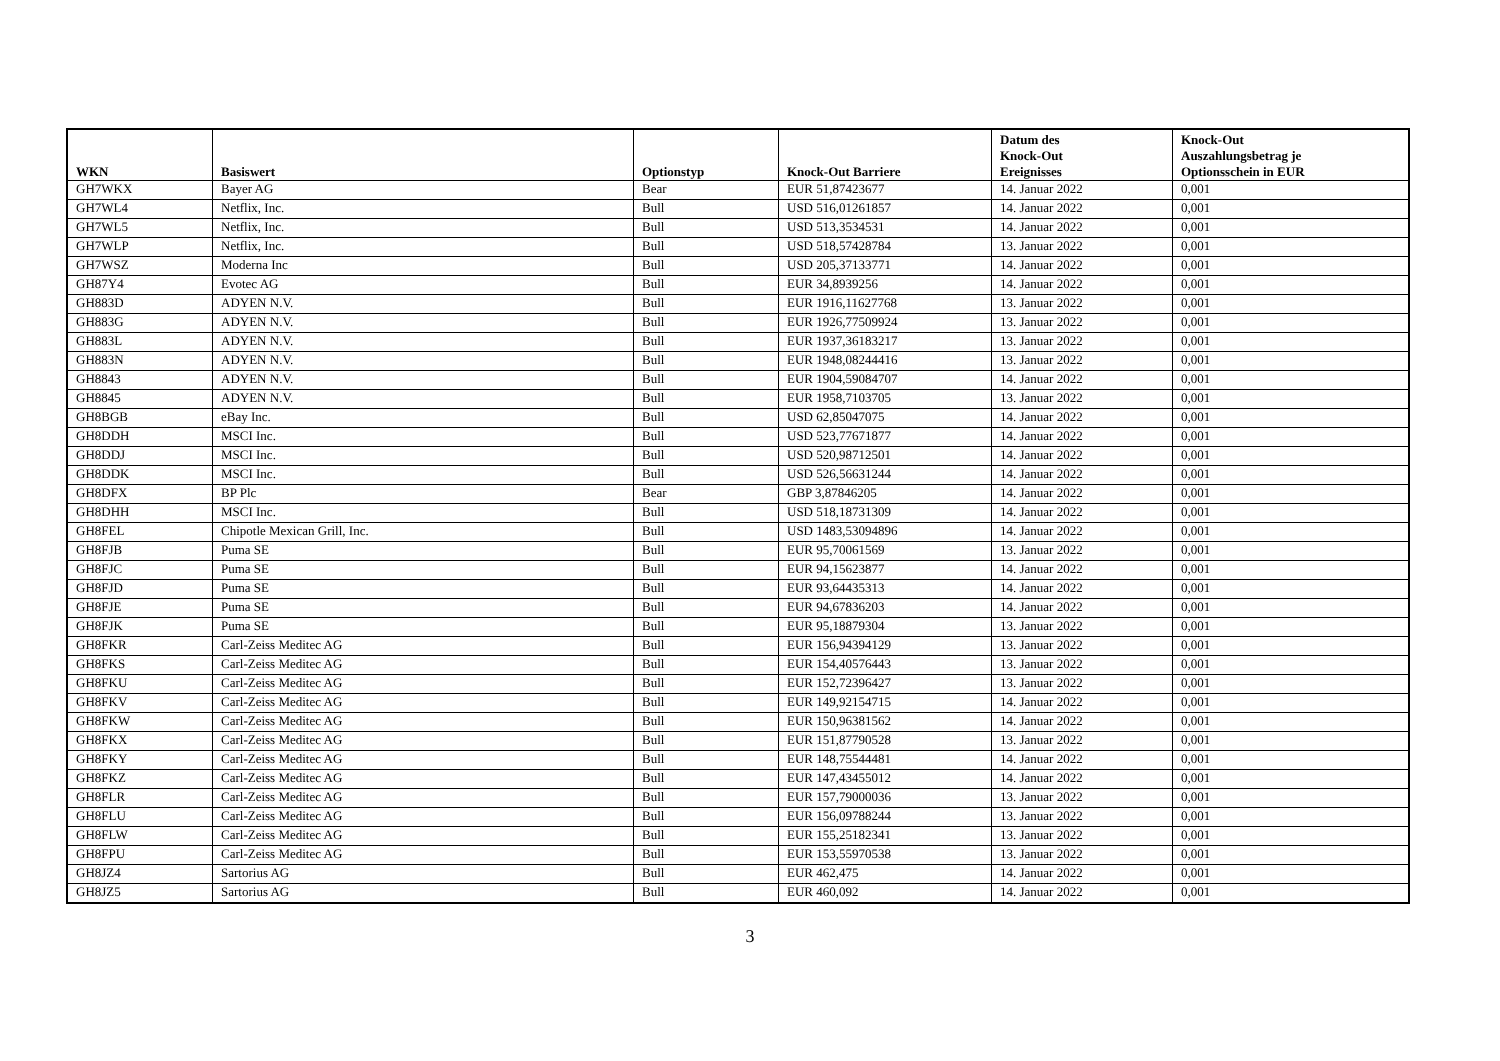| WKN | Basiswert | Optionstyp | Knock-Out Barriere | Datum des Knock-Out Ereignisses | Knock-Out Auszahlungsbetrag je Optionsschein in EUR |
| --- | --- | --- | --- | --- | --- |
| GH7WKX | Bayer AG | Bear | EUR 51,87423677 | 14. Januar 2022 | 0,001 |
| GH7WL4 | Netflix, Inc. | Bull | USD 516,01261857 | 14. Januar 2022 | 0,001 |
| GH7WL5 | Netflix, Inc. | Bull | USD 513,3534531 | 14. Januar 2022 | 0,001 |
| GH7WLP | Netflix, Inc. | Bull | USD 518,57428784 | 13. Januar 2022 | 0,001 |
| GH7WSZ | Moderna Inc | Bull | USD 205,37133771 | 14. Januar 2022 | 0,001 |
| GH87Y4 | Evotec AG | Bull | EUR 34,8939256 | 14. Januar 2022 | 0,001 |
| GH883D | ADYEN N.V. | Bull | EUR 1916,11627768 | 13. Januar 2022 | 0,001 |
| GH883G | ADYEN N.V. | Bull | EUR 1926,77509924 | 13. Januar 2022 | 0,001 |
| GH883L | ADYEN N.V. | Bull | EUR 1937,36183217 | 13. Januar 2022 | 0,001 |
| GH883N | ADYEN N.V. | Bull | EUR 1948,08244416 | 13. Januar 2022 | 0,001 |
| GH8843 | ADYEN N.V. | Bull | EUR 1904,59084707 | 14. Januar 2022 | 0,001 |
| GH8845 | ADYEN N.V. | Bull | EUR 1958,7103705 | 13. Januar 2022 | 0,001 |
| GH8BGB | eBay Inc. | Bull | USD 62,85047075 | 14. Januar 2022 | 0,001 |
| GH8DDH | MSCI Inc. | Bull | USD 523,77671877 | 14. Januar 2022 | 0,001 |
| GH8DDJ | MSCI Inc. | Bull | USD 520,98712501 | 14. Januar 2022 | 0,001 |
| GH8DDK | MSCI Inc. | Bull | USD 526,56631244 | 14. Januar 2022 | 0,001 |
| GH8DFX | BP Plc | Bear | GBP 3,87846205 | 14. Januar 2022 | 0,001 |
| GH8DHH | MSCI Inc. | Bull | USD 518,18731309 | 14. Januar 2022 | 0,001 |
| GH8FEL | Chipotle Mexican Grill, Inc. | Bull | USD 1483,53094896 | 14. Januar 2022 | 0,001 |
| GH8FJB | Puma SE | Bull | EUR 95,70061569 | 13. Januar 2022 | 0,001 |
| GH8FJC | Puma SE | Bull | EUR 94,15623877 | 14. Januar 2022 | 0,001 |
| GH8FJD | Puma SE | Bull | EUR 93,64435313 | 14. Januar 2022 | 0,001 |
| GH8FJE | Puma SE | Bull | EUR 94,67836203 | 14. Januar 2022 | 0,001 |
| GH8FJK | Puma SE | Bull | EUR 95,18879304 | 13. Januar 2022 | 0,001 |
| GH8FKR | Carl-Zeiss Meditec AG | Bull | EUR 156,94394129 | 13. Januar 2022 | 0,001 |
| GH8FKS | Carl-Zeiss Meditec AG | Bull | EUR 154,40576443 | 13. Januar 2022 | 0,001 |
| GH8FKU | Carl-Zeiss Meditec AG | Bull | EUR 152,72396427 | 13. Januar 2022 | 0,001 |
| GH8FKV | Carl-Zeiss Meditec AG | Bull | EUR 149,92154715 | 14. Januar 2022 | 0,001 |
| GH8FKW | Carl-Zeiss Meditec AG | Bull | EUR 150,96381562 | 14. Januar 2022 | 0,001 |
| GH8FKX | Carl-Zeiss Meditec AG | Bull | EUR 151,87790528 | 13. Januar 2022 | 0,001 |
| GH8FKY | Carl-Zeiss Meditec AG | Bull | EUR 148,75544481 | 14. Januar 2022 | 0,001 |
| GH8FKZ | Carl-Zeiss Meditec AG | Bull | EUR 147,43455012 | 14. Januar 2022 | 0,001 |
| GH8FLR | Carl-Zeiss Meditec AG | Bull | EUR 157,79000036 | 13. Januar 2022 | 0,001 |
| GH8FLU | Carl-Zeiss Meditec AG | Bull | EUR 156,09788244 | 13. Januar 2022 | 0,001 |
| GH8FLW | Carl-Zeiss Meditec AG | Bull | EUR 155,25182341 | 13. Januar 2022 | 0,001 |
| GH8FPU | Carl-Zeiss Meditec AG | Bull | EUR 153,55970538 | 13. Januar 2022 | 0,001 |
| GH8JZ4 | Sartorius AG | Bull | EUR 462,475 | 14. Januar 2022 | 0,001 |
| GH8JZ5 | Sartorius AG | Bull | EUR 460,092 | 14. Januar 2022 | 0,001 |
3